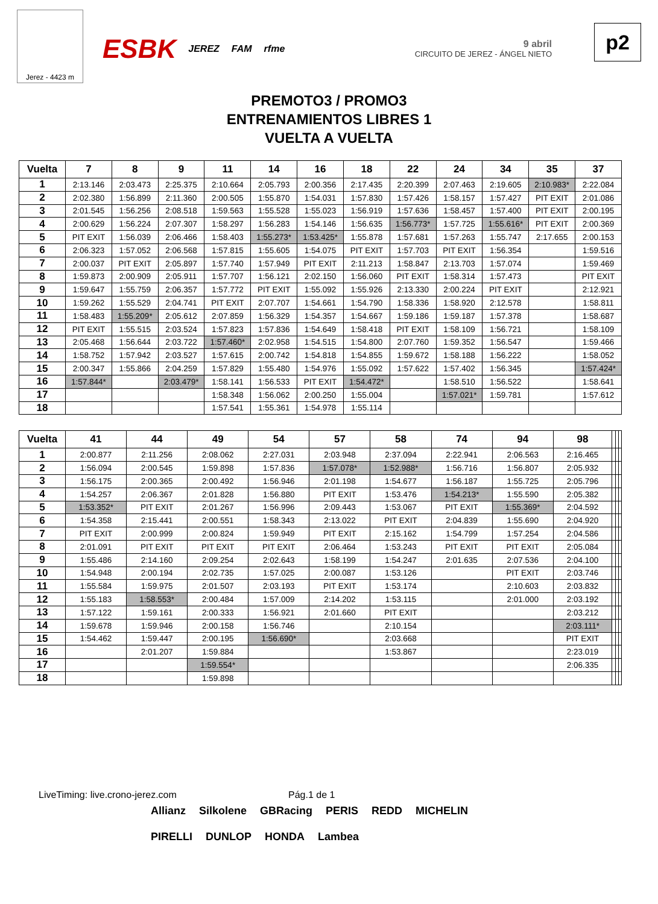Jerez - 4423 m
ESBK JEREZ FAM rfme
9 abril
CIRCUITO DE JEREZ - ÁNGEL NIETO
p2
PREMOTO3 / PROMO3
ENTRENAMIENTOS LIBRES 1
VUELTA A VUELTA
| Vuelta | 7 | 8 | 9 | 11 | 14 | 16 | 18 | 22 | 24 | 34 | 35 | 37 |
| --- | --- | --- | --- | --- | --- | --- | --- | --- | --- | --- | --- | --- |
| 1 | 2:13.146 | 2:03.473 | 2:25.375 | 2:10.664 | 2:05.793 | 2:00.356 | 2:17.435 | 2:20.399 | 2:07.463 | 2:19.605 | 2:10.983* | 2:22.084 |
| 2 | 2:02.380 | 1:56.899 | 2:11.360 | 2:00.505 | 1:55.870 | 1:54.031 | 1:57.830 | 1:57.426 | 1:58.157 | 1:57.427 | PIT EXIT | 2:01.086 |
| 3 | 2:01.545 | 1:56.256 | 2:08.518 | 1:59.563 | 1:55.528 | 1:55.023 | 1:56.919 | 1:57.636 | 1:58.457 | 1:57.400 | PIT EXIT | 2:00.195 |
| 4 | 2:00.629 | 1:56.224 | 2:07.307 | 1:58.297 | 1:56.283 | 1:54.146 | 1:56.635 | 1:56.773* | 1:57.725 | 1:55.616* | PIT EXIT | 2:00.369 |
| 5 | PIT EXIT | 1:56.039 | 2:06.466 | 1:58.403 | 1:55.273* | 1:53.425* | 1:55.878 | 1:57.681 | 1:57.263 | 1:55.747 | 2:17.655 | 2:00.153 |
| 6 | 2:06.323 | 1:57.052 | 2:06.568 | 1:57.815 | 1:55.605 | 1:54.075 | PIT EXIT | 1:57.703 | PIT EXIT | 1:56.354 | | 1:59.516 |
| 7 | 2:00.037 | PIT EXIT | 2:05.897 | 1:57.740 | 1:57.949 | PIT EXIT | 2:11.213 | 1:58.847 | 2:13.703 | 1:57.074 | | 1:59.469 |
| 8 | 1:59.873 | 2:00.909 | 2:05.911 | 1:57.707 | 1:56.121 | 2:02.150 | 1:56.060 | PIT EXIT | 1:58.314 | 1:57.473 | | PIT EXIT |
| 9 | 1:59.647 | 1:55.759 | 2:06.357 | 1:57.772 | PIT EXIT | 1:55.092 | 1:55.926 | 2:13.330 | 2:00.224 | PIT EXIT | | 2:12.921 |
| 10 | 1:59.262 | 1:55.529 | 2:04.741 | PIT EXIT | 2:07.707 | 1:54.661 | 1:54.790 | 1:58.336 | 1:58.920 | 2:12.578 | | 1:58.811 |
| 11 | 1:58.483 | 1:55.209* | 2:05.612 | 2:07.859 | 1:56.329 | 1:54.357 | 1:54.667 | 1:59.186 | 1:59.187 | 1:57.378 | | 1:58.687 |
| 12 | PIT EXIT | 1:55.515 | 2:03.524 | 1:57.823 | 1:57.836 | 1:54.649 | 1:58.418 | PIT EXIT | 1:58.109 | 1:56.721 | | 1:58.109 |
| 13 | 2:05.468 | 1:56.644 | 2:03.722 | 1:57.460* | 2:02.958 | 1:54.515 | 1:54.800 | 2:07.760 | 1:59.352 | 1:56.547 | | 1:59.466 |
| 14 | 1:58.752 | 1:57.942 | 2:03.527 | 1:57.615 | 2:00.742 | 1:54.818 | 1:54.855 | 1:59.672 | 1:58.188 | 1:56.222 | | 1:58.052 |
| 15 | 2:00.347 | 1:55.866 | 2:04.259 | 1:57.829 | 1:55.480 | 1:54.976 | 1:55.092 | 1:57.622 | 1:57.402 | 1:56.345 | | 1:57.424* |
| 16 | 1:57.844* | | 2:03.479* | 1:58.141 | 1:56.533 | PIT EXIT | 1:54.472* | | 1:58.510 | 1:56.522 | | 1:58.641 |
| 17 | | | | 1:58.348 | 1:56.062 | 2:00.250 | 1:55.004 | | 1:57.021* | 1:59.781 | | 1:57.612 |
| 18 | | | | 1:57.541 | 1:55.361 | 1:54.978 | 1:55.114 | | | | | |
| Vuelta | 41 | 44 | 49 | 54 | 57 | 58 | 74 | 94 | 98 | | | |
| --- | --- | --- | --- | --- | --- | --- | --- | --- | --- | --- | --- | --- |
| 1 | 2:00.877 | 2:11.256 | 2:08.062 | 2:27.031 | 2:03.948 | 2:37.094 | 2:22.941 | 2:06.563 | 2:16.465 | | | |
| 2 | 1:56.094 | 2:00.545 | 1:59.898 | 1:57.836 | 1:57.078* | 1:52.988* | 1:56.716 | 1:56.807 | 2:05.932 | | | |
| 3 | 1:56.175 | 2:00.365 | 2:00.492 | 1:56.946 | 2:01.198 | 1:54.677 | 1:56.187 | 1:55.725 | 2:05.796 | | | |
| 4 | 1:54.257 | 2:06.367 | 2:01.828 | 1:56.880 | PIT EXIT | 1:53.476 | 1:54.213* | 1:55.590 | 2:05.382 | | | |
| 5 | 1:53.352* | PIT EXIT | 2:01.267 | 1:56.996 | 2:09.443 | 1:53.067 | PIT EXIT | 1:55.369* | 2:04.592 | | | |
| 6 | 1:54.358 | 2:15.441 | 2:00.551 | 1:58.343 | 2:13.022 | PIT EXIT | 2:04.839 | 1:55.690 | 2:04.920 | | | |
| 7 | PIT EXIT | 2:00.999 | 2:00.824 | 1:59.949 | PIT EXIT | 2:15.162 | 1:54.799 | 1:57.254 | 2:04.586 | | | |
| 8 | 2:01.091 | PIT EXIT | PIT EXIT | PIT EXIT | 2:06.464 | 1:53.243 | PIT EXIT | PIT EXIT | 2:05.084 | | | |
| 9 | 1:55.486 | 2:14.160 | 2:09.254 | 2:02.643 | 1:58.199 | 1:54.247 | 2:01.635 | 2:07.536 | 2:04.100 | | | |
| 10 | 1:54.948 | 2:00.194 | 2:02.735 | 1:57.025 | 2:00.087 | 1:53.126 | | PIT EXIT | 2:03.746 | | | |
| 11 | 1:55.584 | 1:59.975 | 2:01.507 | 2:03.193 | PIT EXIT | 1:53.174 | | 2:10.603 | 2:03.832 | | | |
| 12 | 1:55.183 | 1:58.553* | 2:00.484 | 1:57.009 | 2:14.202 | 1:53.115 | | 2:01.000 | 2:03.192 | | | |
| 13 | 1:57.122 | 1:59.161 | 2:00.333 | 1:56.921 | 2:01.660 | PIT EXIT | | | 2:03.212 | | | |
| 14 | 1:59.678 | 1:59.946 | 2:00.158 | 1:56.746 | | 2:10.154 | | | 2:03.111* | | | |
| 15 | 1:54.462 | 1:59.447 | 2:00.195 | 1:56.690* | | 2:03.668 | | | PIT EXIT | | | |
| 16 | | 2:01.207 | 1:59.884 | | | 1:53.867 | | | 2:23.019 | | | |
| 17 | | | 1:59.554* | | | | | | 2:06.335 | | | |
| 18 | | | 1:59.898 | | | | | | | | | |
LiveTiming: live.crono-jerez.com
Pág.1 de 1
Allianz Silkolene GBRacing PERIS REDD MICHELIN PIRELLI DUNLOP HONDA Lambea